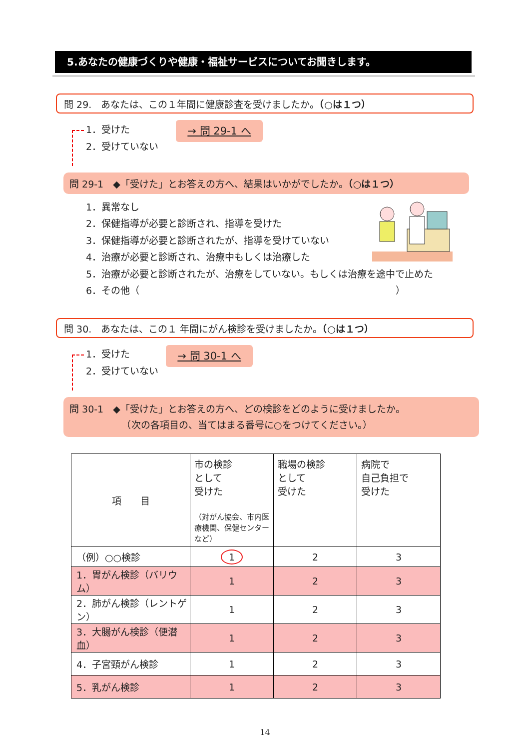5.あなたの健康づくりや健康・福祉サービスについてお聞きします。
問 29.　あなたは、この１年間に健康診査を受けましたか。（○は１つ）
1．受けた
2．受けていない
→ 問 29-1 へ
問 29-1　◆「受けた」とお答えの方へ、結果はいかがでしたか。（○は１つ）
1．異常なし
2．保健指導が必要と診断され、指導を受けた
3．保健指導が必要と診断されたが、指導を受けていない
4．治療が必要と診断され、治療中もしくは治療した
5．治療が必要と診断されたが、治療をしていない。もしくは治療を途中で止めた
6．その他（　　　　　　　　　　　　　　　　　　　　　　　　　　　）
問 30.　あなたは、この１ 年間にがん検診を受けましたか。（○は１つ）
1．受けた
2．受けていない
→ 問 30-1 へ
問 30-1　◆「受けた」とお答えの方へ、どの検診をどのように受けましたか。
　　　　　　（次の各項目の、当てはまる番号に○をつけてください。）
| 項 目 | 市の検診 として 受けた （対がん協会、市内医療機関、保健センターなど） | 職場の検診 として 受けた | 病院で 自己負担で 受けた |
| --- | --- | --- | --- |
| （例）○○検診 | 1 | 2 | 3 |
| 1．胃がん検診（バリウム） | 1 | 2 | 3 |
| 2．肺がん検診（レントゲン） | 1 | 2 | 3 |
| 3．大腸がん検診（便潜血） | 1 | 2 | 3 |
| 4．子宮頸がん検診 | 1 | 2 | 3 |
| 5．乳がん検診 | 1 | 2 | 3 |
14